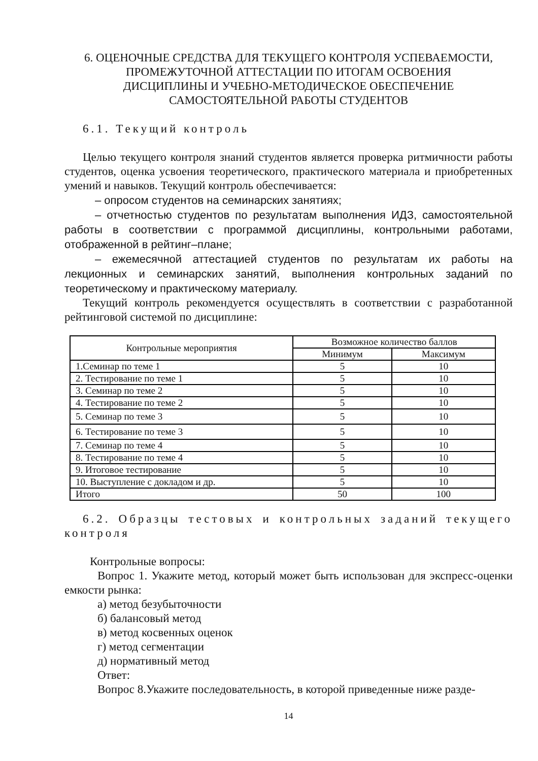6. ОЦЕНОЧНЫЕ СРЕДСТВА ДЛЯ ТЕКУЩЕГО КОНТРОЛЯ УСПЕВАЕМОСТИ,
ПРОМЕЖУТОЧНОЙ АТТЕСТАЦИИ ПО ИТОГАМ ОСВОЕНИЯ
ДИСЦИПЛИНЫ И УЧЕБНО-МЕТОДИЧЕСКОЕ ОБЕСПЕЧЕНИЕ
САМОСТОЯТЕЛЬНОЙ РАБОТЫ СТУДЕНТОВ
6.1. Текущий контроль
Целью текущего контроля знаний студентов является проверка ритмичности работы студентов, оценка усвоения теоретического, практического материала и приобретенных умений и навыков. Текущий контроль обеспечивается:
– опросом студентов на семинарских занятиях;
– отчетностью студентов по результатам выполнения ИДЗ, самостоятельной работы в соответствии с программой дисциплины, контрольными работами, отображенной в рейтинг–плане;
– ежемесячной аттестацией студентов по результатам их работы на лекционных и семинарских занятий, выполнения контрольных заданий по теоретическому и практическому материалу.
Текущий контроль рекомендуется осуществлять в соответствии с разработанной рейтинговой системой по дисциплине:
| Контрольные мероприятия | Возможное количество баллов | |
| --- | --- | --- |
| | Минимум | Максимум |
| 1.Семинар по теме 1 | 5 | 10 |
| 2. Тестирование по теме 1 | 5 | 10 |
| 3. Семинар по теме 2 | 5 | 10 |
| 4. Тестирование по теме 2 | 5 | 10 |
| 5. Семинар по теме 3 | 5 | 10 |
| 6. Тестирование по теме 3 | 5 | 10 |
| 7. Семинар по теме 4 | 5 | 10 |
| 8. Тестирование по теме 4 | 5 | 10 |
| 9. Итоговое тестирование | 5 | 10 |
| 10. Выступление с докладом и др. | 5 | 10 |
| Итого | 50 | 100 |
6.2. Образцы тестовых и контрольных заданий текущего контроля
Контрольные вопросы:
Вопрос 1. Укажите метод, который может быть использован для экспресс-оценки емкости рынка:
а) метод безубыточности
б) балансовый метод
в) метод косвенных оценок
г) метод сегментации
д) нормативный метод
Ответ:
Вопрос 8.Укажите последовательность, в которой приведенные ниже разде-
14